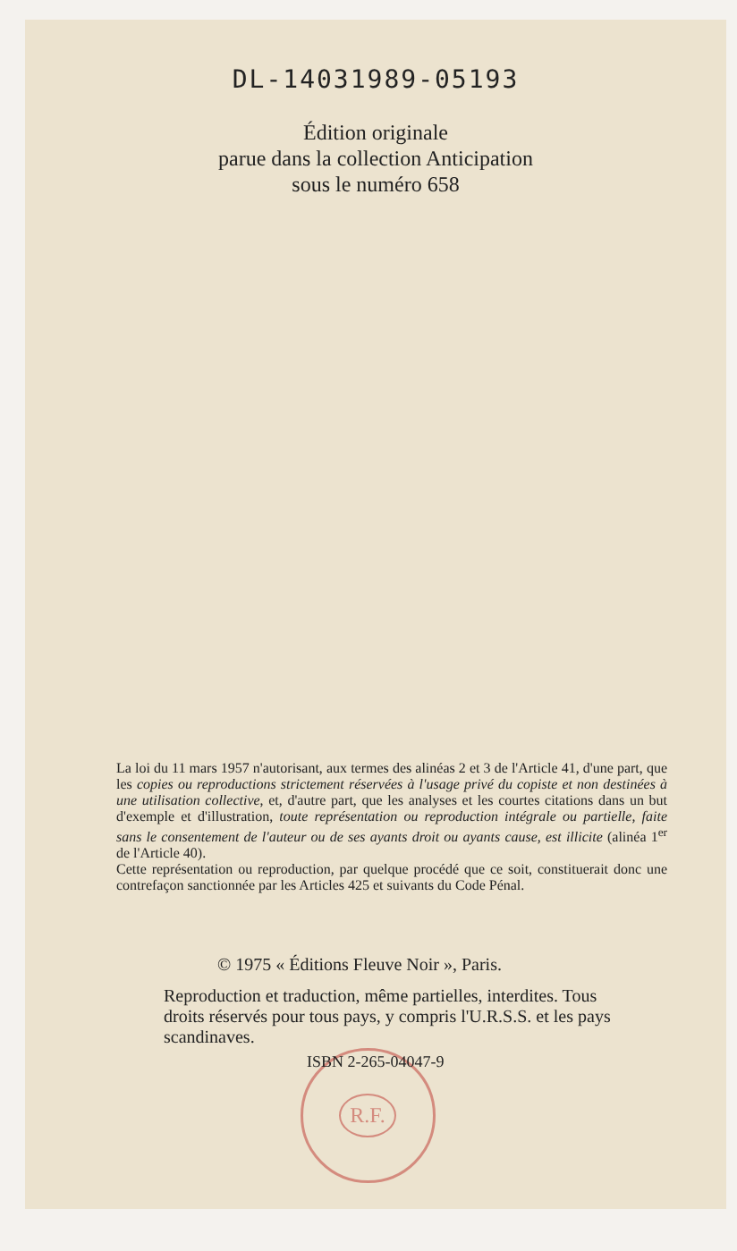DL-14031989-05193
Édition originale
parue dans la collection Anticipation
sous le numéro 658
La loi du 11 mars 1957 n'autorisant, aux termes des alinéas 2 et 3 de l'Article 41, d'une part, que les copies ou reproductions strictement réservées à l'usage privé du copiste et non destinées à une utilisation collective, et, d'autre part, que les analyses et les courtes citations dans un but d'exemple et d'illustration, toute représentation ou reproduction intégrale ou partielle, faite sans le consentement de l'auteur ou de ses ayants droit ou ayants cause, est illicite (alinéa 1<sup>er</sup> de l'Article 40).
Cette représentation ou reproduction, par quelque procédé que ce soit, constituerait donc une contrefaçon sanctionnée par les Articles 425 et suivants du Code Pénal.
© 1975 « Éditions Fleuve Noir », Paris.
Reproduction et traduction, même partielles, interdites. Tous droits réservés pour tous pays, y compris l'U.R.S.S. et les pays scandinaves.
R.F. ISBN 2-265-04047-9